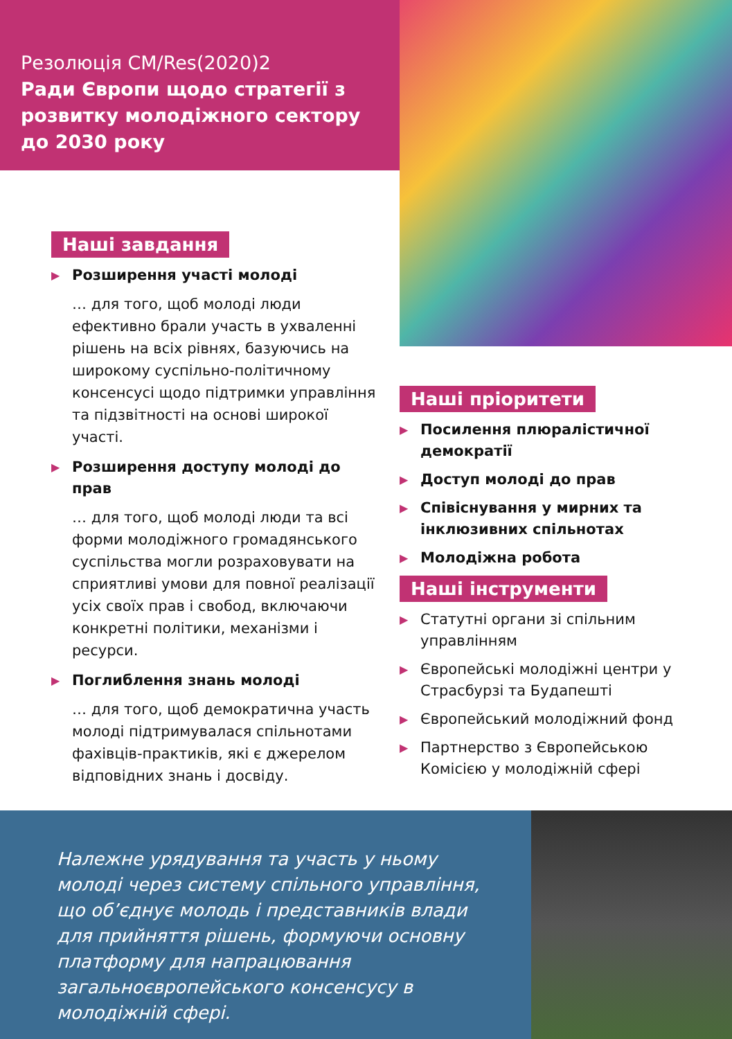Резолюція CM/Res(2020)2
Ради Європи щодо стратегії з розвитку молодіжного сектору до 2030 року
Наші завдання
▶ Розширення участі молоді
… для того, щоб молоді люди ефективно брали участь в ухваленні рішень на всіх рівнях, базуючись на широкому суспільно-політичному консенсусі щодо підтримки управління та підзвітності на основі широкої участі.
▶ Розширення доступу молоді до прав
… для того, щоб молоді люди та всі форми молодіжного громадянського суспільства могли розраховувати на сприятливі умови для повної реалізації усіх своїх прав і свобод, включаючи конкретні політики, механізми і ресурси.
▶ Поглиблення знань молоді
… для того, щоб демократична участь молоді підтримувалася спільнотами фахівців-практиків, які є джерелом відповідних знань і досвіду.
Наші пріоритети
▶ Посилення плюралістичної демократії
▶ Доступ молоді до прав
▶ Співіснування у мирних та інклюзивних спільнотах
▶ Молодіжна робота
Наші інструменти
▶ Статутні органи зі спільним управлінням
▶ Європейські молодіжні центри у Страсбурзі та Будапешті
▶ Європейський молодіжний фонд
▶ Партнерство з Європейською Комісією у молодіжній сфері
Належне урядування та участь у ньому молоді через систему спільного управління, що об’єднує молодь і представників влади для прийняття рішень, формуючи основну платформу для напрацювання загальноєвропейського консенсусу в молодіжній сфері.